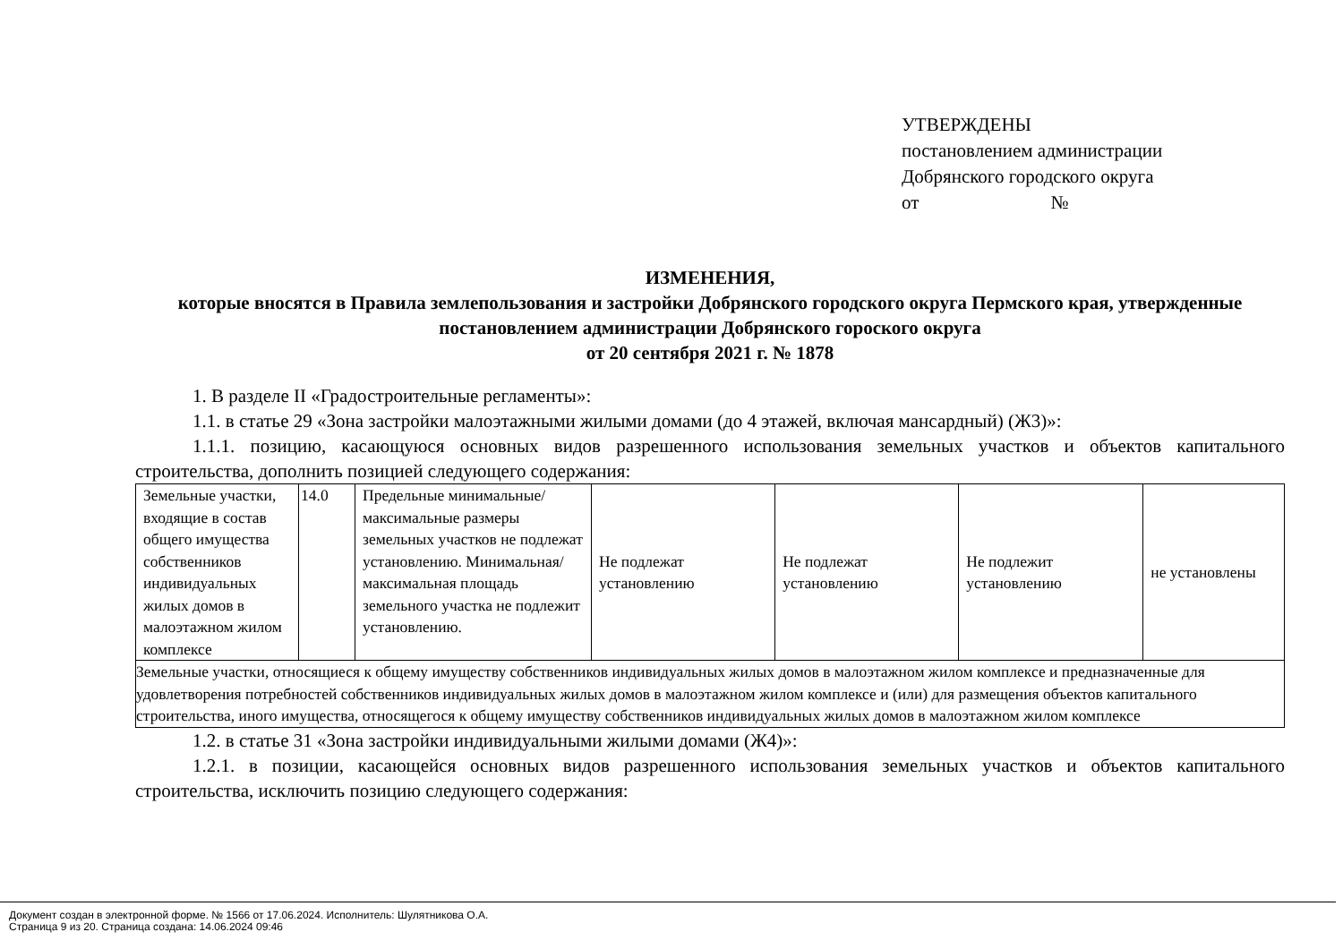УТВЕРЖДЕНЫ
постановлением администрации
Добрянского городского округа
от №
ИЗМЕНЕНИЯ,
которые вносятся в Правила землепользования и застройки Добрянского городского округа Пермского края, утвержденные постановлением администрации Добрянского гороского округа
от 20 сентября 2021 г. № 1878
1. В разделе II «Градостроительные регламенты»:
1.1. в статье 29 «Зона застройки малоэтажными жилыми домами (до 4 этажей, включая мансардный) (Ж3)»:
1.1.1. позицию, касающуюся основных видов разрешенного использования земельных участков и объектов капитального строительства, дополнить позицией следующего содержания:
| Земельные участки, входящие в состав общего имущества собственников индивидуальных жилых домов в малоэтажном жилом комплексе | 14.0 | Предельные минимальные/максимальные размеры земельных участков не подлежат установлению. Минимальная/ максимальная площадь земельного участка не подлежит установлению. | Не подлежат установлению | Не подлежат установлению | Не подлежит установлению | не установлены |
| Земельные участки, относящиеся к общему имуществу собственников индивидуальных жилых домов в малоэтажном жилом комплексе и предназначенные для удовлетворения потребностей собственников индивидуальных жилых домов в малоэтажном жилом комплексе и (или) для размещения объектов капитального строительства, иного имущества, относящегося к общему имуществу собственников индивидуальных жилых домов в малоэтажном жилом комплексе | | | | | | |
1.2. в статье 31 «Зона застройки индивидуальными жилыми домами (Ж4)»:
1.2.1. в позиции, касающейся основных видов разрешенного использования земельных участков и объектов капитального строительства, исключить позицию следующего содержания:
Документ создан в электронной форме. № 1566 от 17.06.2024. Исполнитель: Шулятникова О.А.
Страница 9 из 20. Страница создана: 14.06.2024 09:46